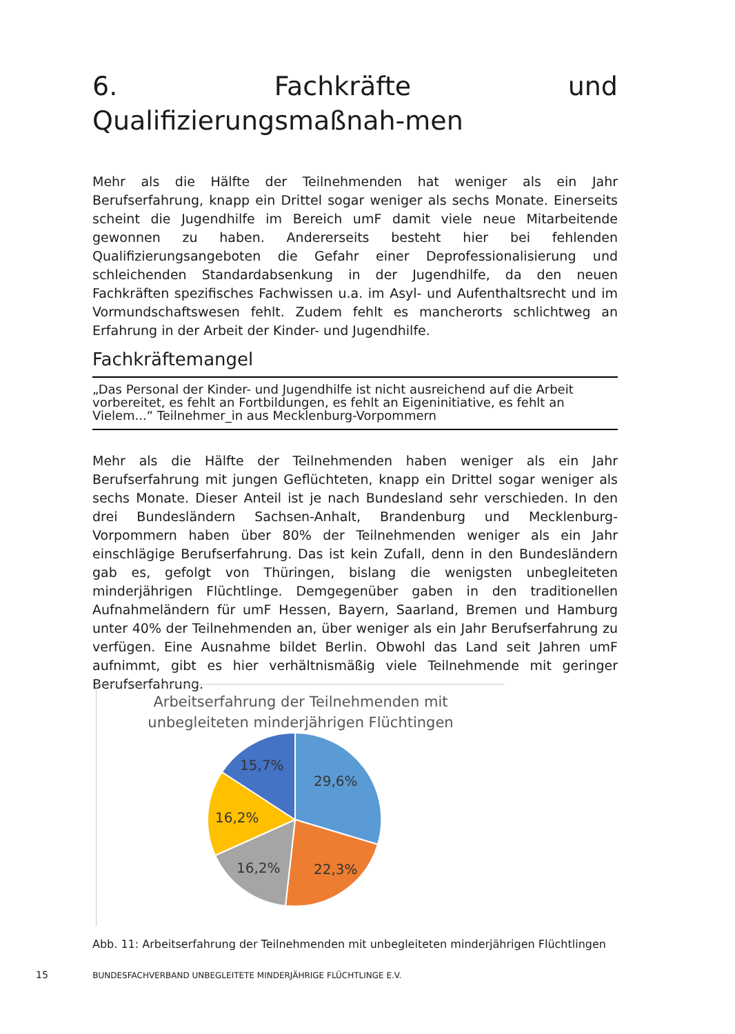6. Fachkräfte und Qualifizierungsmaßnah-men
Mehr als die Hälfte der Teilnehmenden hat weniger als ein Jahr Berufserfahrung, knapp ein Drittel sogar weniger als sechs Monate. Einerseits scheint die Jugendhilfe im Bereich umF damit viele neue Mitarbeitende gewonnen zu haben. Andererseits besteht hier bei fehlenden Qualifizierungsangeboten die Gefahr einer Deprofessionalisierung und schleichenden Standardabsenkung in der Jugendhilfe, da den neuen Fachkräften spezifisches Fachwissen u.a. im Asyl- und Aufenthaltsrecht und im Vormundschaftswesen fehlt. Zudem fehlt es mancherorts schlichtweg an Erfahrung in der Arbeit der Kinder- und Jugendhilfe.
Fachkräftemangel
„Das Personal der Kinder- und Jugendhilfe ist nicht ausreichend auf die Arbeit vorbereitet, es fehlt an Fortbildungen, es fehlt an Eigeninitiative, es fehlt an Vielem...“ Teilnehmer_in aus Mecklenburg-Vorpommern
Mehr als die Hälfte der Teilnehmenden haben weniger als ein Jahr Berufserfahrung mit jungen Geflüchteten, knapp ein Drittel sogar weniger als sechs Monate. Dieser Anteil ist je nach Bundesland sehr verschieden. In den drei Bundesländern Sachsen-Anhalt, Brandenburg und Mecklenburg-Vorpommern haben über 80% der Teilnehmenden weniger als ein Jahr einschlägige Berufserfahrung. Das ist kein Zufall, denn in den Bundesländern gab es, gefolgt von Thüringen, bislang die wenigsten unbegleiteten minderjährigen Flüchtlinge. Demgegenüber gaben in den traditionellen Aufnahmeländern für umF Hessen, Bayern, Saarland, Bremen und Hamburg unter 40% der Teilnehmenden an, über weniger als ein Jahr Berufserfahrung zu verfügen. Eine Ausnahme bildet Berlin. Obwohl das Land seit Jahren umF aufnimmt, gibt es hier verhältnismäßig viele Teilnehmende mit geringer Berufserfahrung.
Arbeitserfahrung der Teilnehmenden mit
unbegleiteten minderjährigen Flüchtingen
29,6%
22,3%
16,2%
16,2%
15,7%
Abb. 11: Arbeitserfahrung der Teilnehmenden mit unbegleiteten minderjährigen Flüchtlingen
15 BUNDESFACHVERBAND UNBEGLEITETE MINDERJÄHRIGE FLÜCHTLINGE E.V.